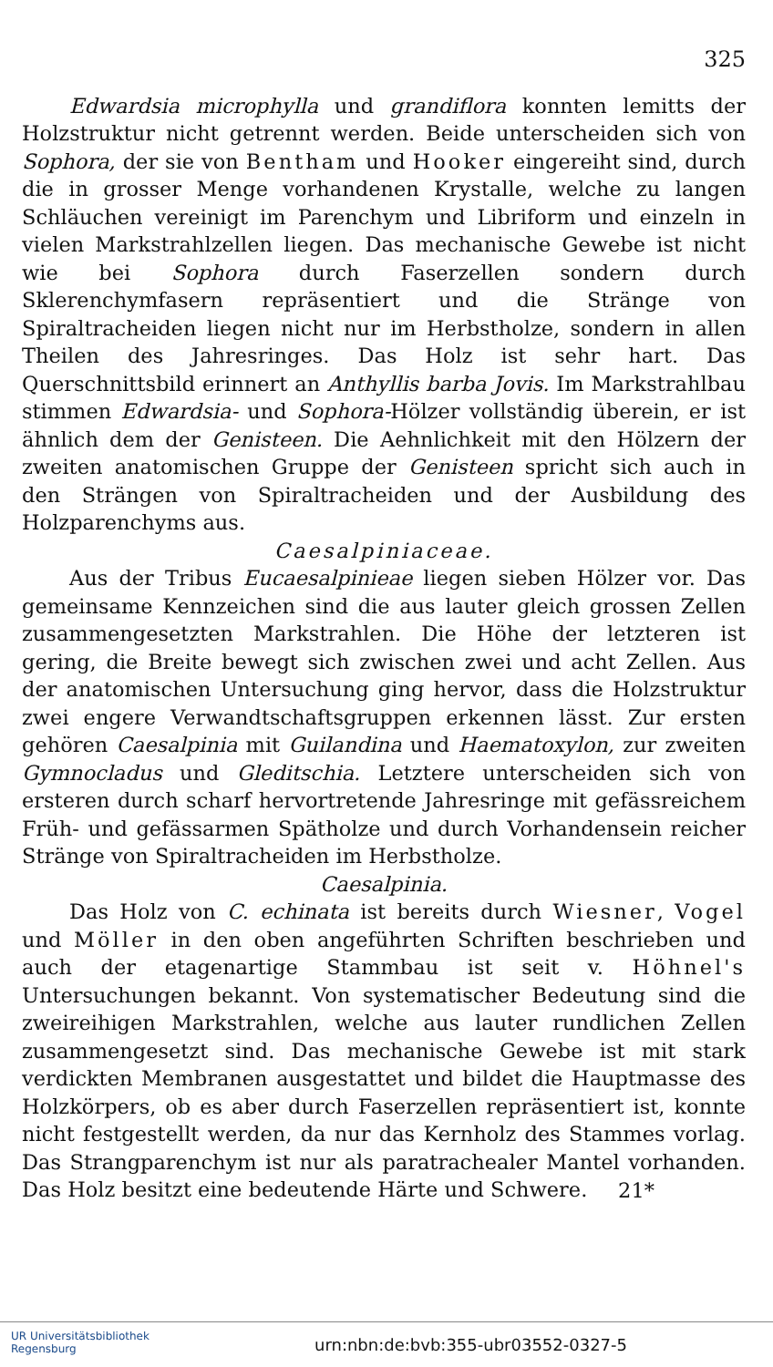325
Edwardsia microphylla und grandiflora konnten lemitts der Holzstruktur nicht getrennt werden. Beide unterscheiden sich von Sophora, der sie von Bentham und Hooker eingereiht sind, durch die in grosser Menge vorhandenen Krystalle, welche zu langen Schläuchen vereinigt im Parenchym und Libriform und einzeln in vielen Markstrahlzellen liegen. Das mechanische Gewebe ist nicht wie bei Sophora durch Faserzellen sondern durch Sklerenchymfasern repräsentiert und die Stränge von Spiraltracheiden liegen nicht nur im Herbstholze, sondern in allen Theilen des Jahresringes. Das Holz ist sehr hart. Das Querschnittsbild erinnert an Anthyllis barba Jovis. Im Markstrahlbau stimmen Edwardsia- und Sophora-Hölzer vollständig überein, er ist ähnlich dem der Genisteen. Die Aehnlichkeit mit den Hölzern der zweiten anatomischen Gruppe der Genisteen spricht sich auch in den Strängen von Spiraltracheiden und der Ausbildung des Holzparenchyms aus.
Caesalpiniaceae.
Aus der Tribus Eucaesalpinieae liegen sieben Hölzer vor. Das gemeinsame Kennzeichen sind die aus lauter gleich grossen Zellen zusammengesetzten Markstrahlen. Die Höhe der letzteren ist gering, die Breite bewegt sich zwischen zwei und acht Zellen. Aus der anatomischen Untersuchung ging hervor, dass die Holzstruktur zwei engere Verwandtschaftsgruppen erkennen lässt. Zur ersten gehören Caesalpinia mit Guilandina und Haematoxylon, zur zweiten Gymnocladus und Gleditschia. Letztere unterscheiden sich von ersteren durch scharf hervortretende Jahresringe mit gefässreichem Früh- und gefässarmen Spätholze und durch Vorhandensein reicher Stränge von Spiraltracheiden im Herbstholze.
Caesalpinia.
Das Holz von C. echinata ist bereits durch Wiesner, Vogel und Möller in den oben angeführten Schriften beschrieben und auch der etagenartige Stammbau ist seit v. Höhnel's Untersuchungen bekannt. Von systematischer Bedeutung sind die zweireihigen Markstrahlen, welche aus lauter rundlichen Zellen zusammengesetzt sind. Das mechanische Gewebe ist mit stark verdickten Membranen ausgestattet und bildet die Hauptmasse des Holzkörpers, ob es aber durch Faserzellen repräsentiert ist, konnte nicht festgestellt werden, da nur das Kernholz des Stammes vorlag. Das Strangparenchym ist nur als paratrachealer Mantel vorhanden. Das Holz besitzt eine bedeutende Härte und Schwere.
21*
UR Universitätsbibliothek
Regensburg
urn:nbn:de:bvb:355-ubr03552-0327-5